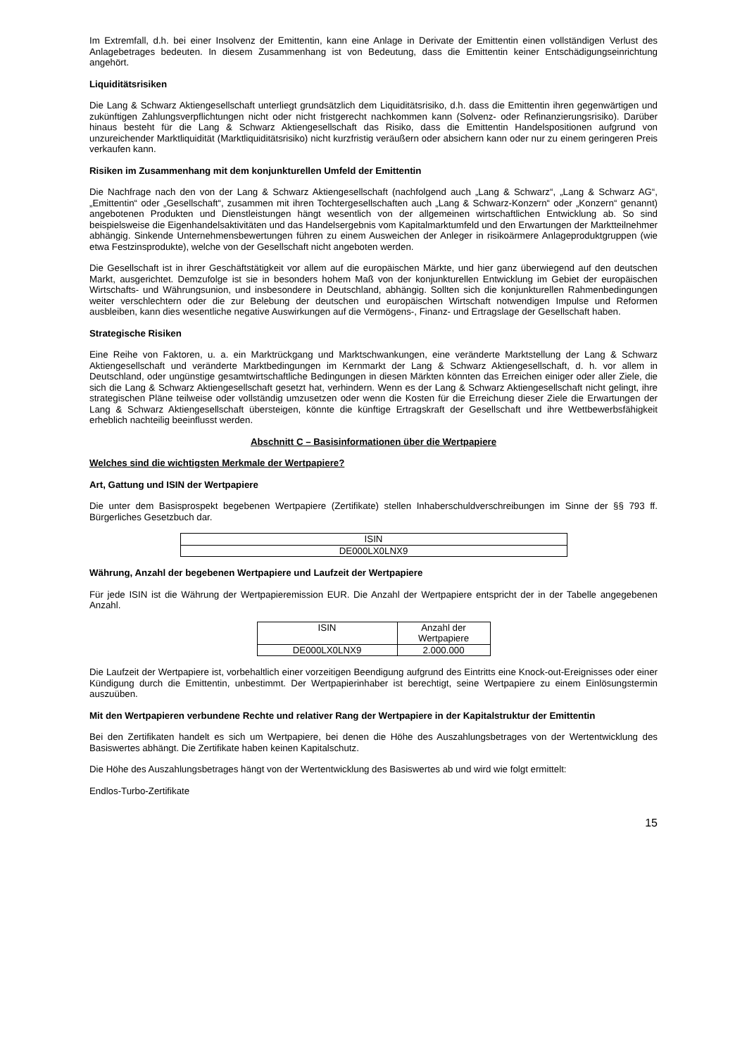Im Extremfall, d.h. bei einer Insolvenz der Emittentin, kann eine Anlage in Derivate der Emittentin einen vollständigen Verlust des Anlagebetrages bedeuten. In diesem Zusammenhang ist von Bedeutung, dass die Emittentin keiner Entschädigungseinrichtung angehört.
Liquiditätsrisiken
Die Lang & Schwarz Aktiengesellschaft unterliegt grundsätzlich dem Liquiditätsrisiko, d.h. dass die Emittentin ihren gegenwärtigen und zukünftigen Zahlungsverpflichtungen nicht oder nicht fristgerecht nachkommen kann (Solvenz- oder Refinanzierungsrisiko). Darüber hinaus besteht für die Lang & Schwarz Aktiengesellschaft das Risiko, dass die Emittentin Handelspositionen aufgrund von unzureichender Marktliquidität (Marktliquiditätsrisiko) nicht kurzfristig veräußern oder absichern kann oder nur zu einem geringeren Preis verkaufen kann.
Risiken im Zusammenhang mit dem konjunkturellen Umfeld der Emittentin
Die Nachfrage nach den von der Lang & Schwarz Aktiengesellschaft (nachfolgend auch „Lang & Schwarz“, „Lang & Schwarz AG“, „Emittentin“ oder „Gesellschaft“, zusammen mit ihren Tochtergesellschaften auch „Lang & Schwarz-Konzern“ oder „Konzern“ genannt) angebotenen Produkten und Dienstleistungen hängt wesentlich von der allgemeinen wirtschaftlichen Entwicklung ab. So sind beispielsweise die Eigenhandelsaktivitäten und das Handelsergebnis vom Kapitalmarktumfeld und den Erwartungen der Marktteilnehmer abhängig. Sinkende Unternehmensbewertungen führen zu einem Ausweichen der Anleger in risikoärmere Anlageproduktgruppen (wie etwa Festzinsprodukte), welche von der Gesellschaft nicht angeboten werden.
Die Gesellschaft ist in ihrer Geschäftstätigkeit vor allem auf die europäischen Märkte, und hier ganz überwiegend auf den deutschen Markt, ausgerichtet. Demzufolge ist sie in besonders hohem Maß von der konjunkturellen Entwicklung im Gebiet der europäischen Wirtschafts- und Währungsunion, und insbesondere in Deutschland, abhängig. Sollten sich die konjunkturellen Rahmenbedingungen weiter verschlechtern oder die zur Belebung der deutschen und europäischen Wirtschaft notwendigen Impulse und Reformen ausbleiben, kann dies wesentliche negative Auswirkungen auf die Vermögens-, Finanz- und Ertragslage der Gesellschaft haben.
Strategische Risiken
Eine Reihe von Faktoren, u. a. ein Marktrückgang und Marktschwankungen, eine veränderte Marktstellung der Lang & Schwarz Aktiengesellschaft und veränderte Marktbedingungen im Kernmarkt der Lang & Schwarz Aktiengesellschaft, d. h. vor allem in Deutschland, oder ungünstige gesamtwirtschaftliche Bedingungen in diesen Märkten könnten das Erreichen einiger oder aller Ziele, die sich die Lang & Schwarz Aktiengesellschaft gesetzt hat, verhindern. Wenn es der Lang & Schwarz Aktiengesellschaft nicht gelingt, ihre strategischen Pläne teilweise oder vollständig umzusetzen oder wenn die Kosten für die Erreichung dieser Ziele die Erwartungen der Lang & Schwarz Aktiengesellschaft übersteigen, könnte die künftige Ertragskraft der Gesellschaft und ihre Wettbewerbsfähigkeit erheblich nachteilig beeinflusst werden.
Abschnitt C – Basisinformationen über die Wertpapiere
Welches sind die wichtigsten Merkmale der Wertpapiere?
Art, Gattung und ISIN der Wertpapiere
Die unter dem Basisprospekt begebenen Wertpapiere (Zertifikate) stellen Inhaberschuldverschreibungen im Sinne der §§ 793 ff. Bürgerliches Gesetzbuch dar.
| ISIN |
| --- |
| DE000LX0LNX9 |
Währung, Anzahl der begebenen Wertpapiere und Laufzeit der Wertpapiere
Für jede ISIN ist die Währung der Wertpapieremission EUR. Die Anzahl der Wertpapiere entspricht der in der Tabelle angegebenen Anzahl.
| ISIN | Anzahl der Wertpapiere |
| --- | --- |
| DE000LX0LNX9 | 2.000.000 |
Die Laufzeit der Wertpapiere ist, vorbehaltlich einer vorzeitigen Beendigung aufgrund des Eintritts eine Knock-out-Ereignisses oder einer Kündigung durch die Emittentin, unbestimmt. Der Wertpapierinhaber ist berechtigt, seine Wertpapiere zu einem Einlösungstermin auszuüben.
Mit den Wertpapieren verbundene Rechte und relativer Rang der Wertpapiere in der Kapitalstruktur der Emittentin
Bei den Zertifikaten handelt es sich um Wertpapiere, bei denen die Höhe des Auszahlungsbetrages von der Wertentwicklung des Basiswertes abhängt. Die Zertifikate haben keinen Kapitalschutz.
Die Höhe des Auszahlungsbetrages hängt von der Wertentwicklung des Basiswertes ab und wird wie folgt ermittelt:
Endlos-Turbo-Zertifikate
15